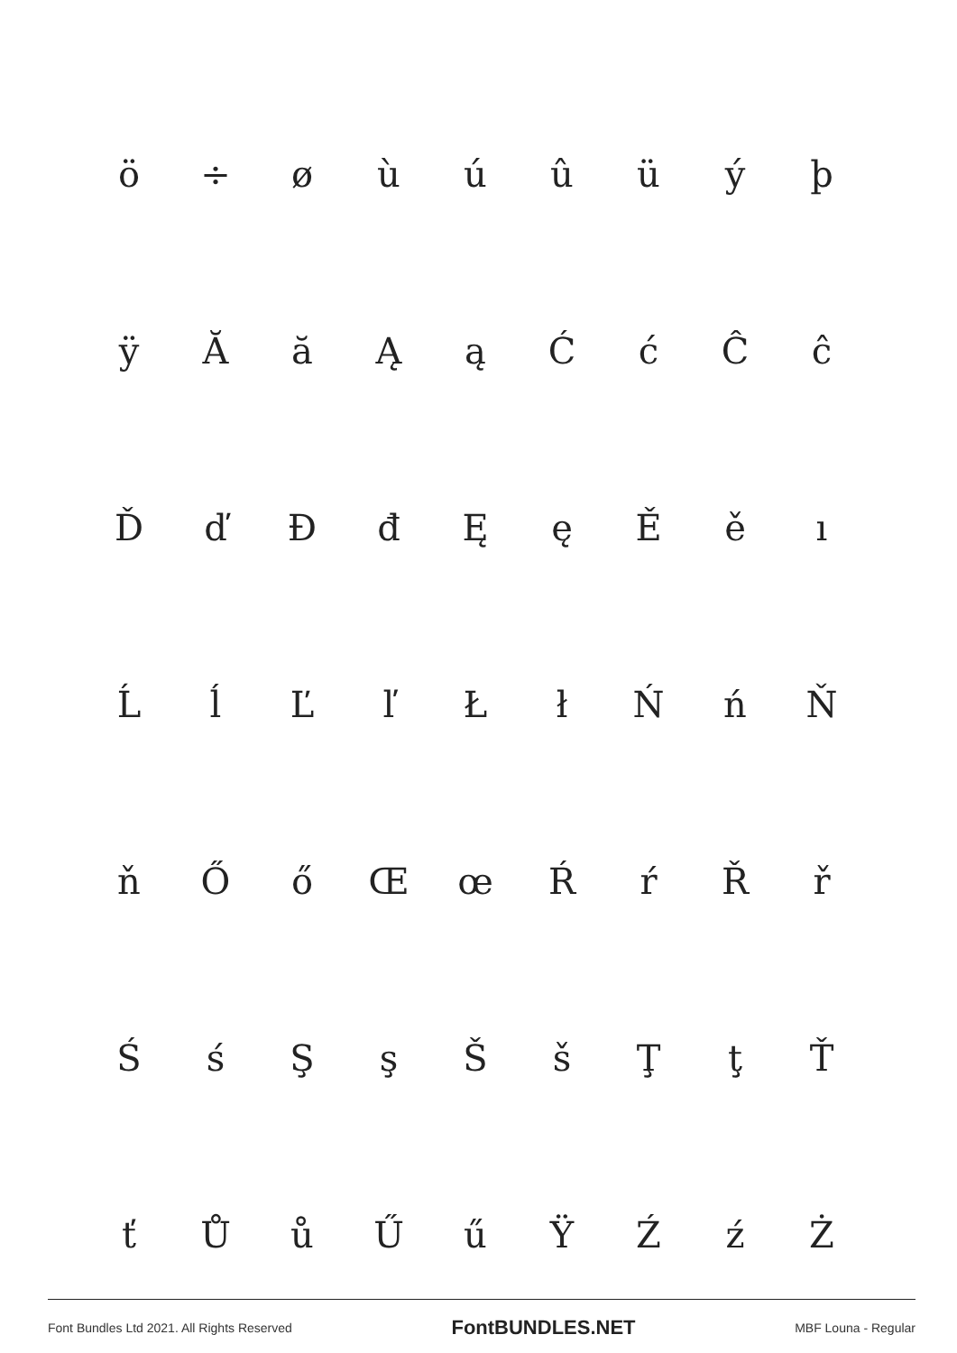| ö | ÷ | ø | ù | ú | û | ü | ý | þ |
| ÿ | Ă | ă | Ą | ą | Ć | ć | Ĉ | ĉ |
| Ď | ď | Đ | đ | Ę | ę | Ě | ě | ı |
| Ĺ | ĺ | Ľ | ľ | Ł | ł | Ń | ń | Ň |
| ň | Ő | ő | Œ | œ | Ŕ | ŕ | Ř | ř |
| Ś | ś | Ş | ş | Š | š | Ţ | ţ | Ť |
| ť | Ů | ů | Ű | ű | Ÿ | Ź | ź | Ż |
Font Bundles Ltd 2021. All Rights Reserved FontBUNDLES.NET MBF Louna - Regular